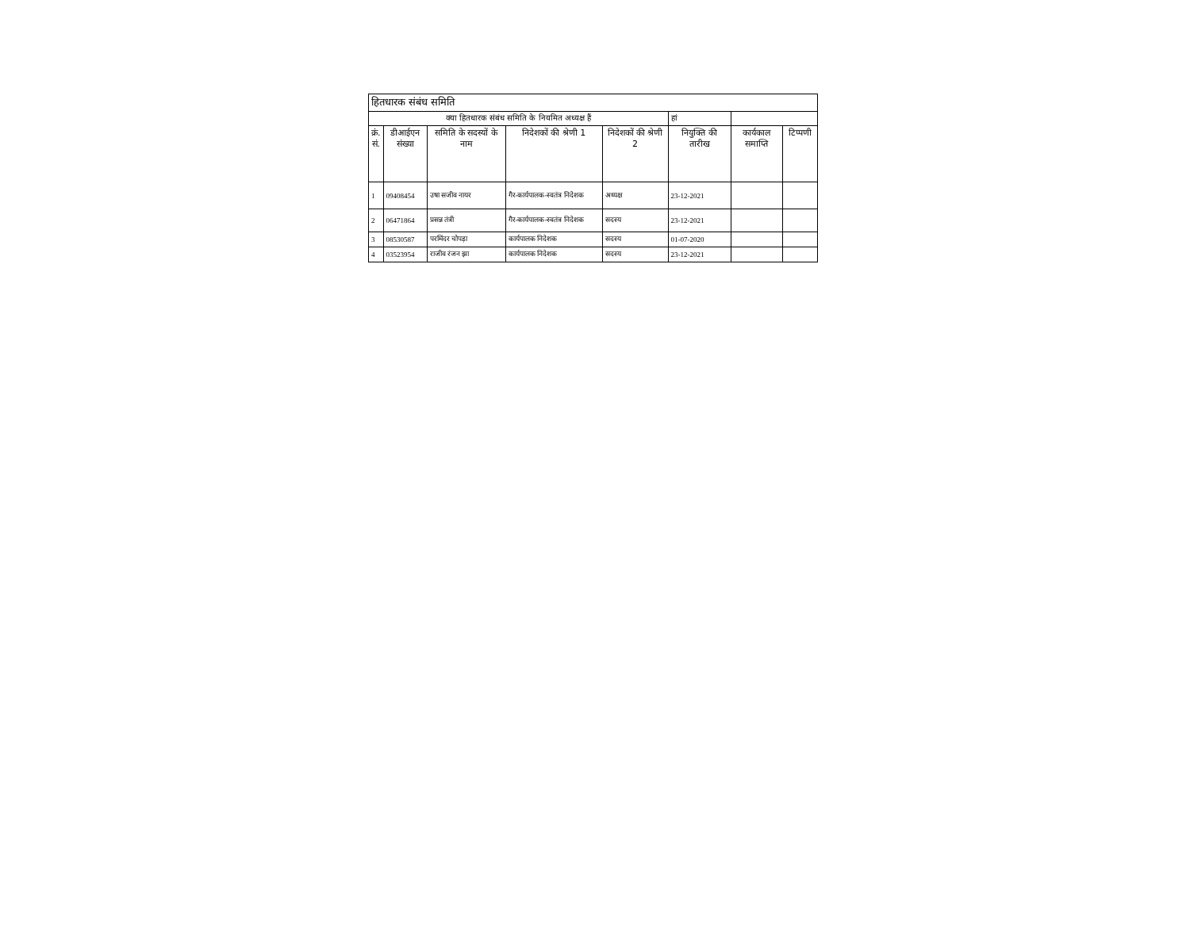| हितधारक संबंध समिति | | | | | | | |
| क्या हितधारक संबंध समिति के नियमित अध्यक्ष हैं | | | | | हां | | |
| क्रं. सं. | डीआईएन संख्या | समिति के सदस्यों के नाम | निदेशकों की श्रेणी 1 | निदेशकों की श्रेणी 2 | नियुक्ति की तारीख | कार्यकाल समाप्ति | टिप्पणी |
| 1 | 09408454 | उषा सजीव नायर | गैर-कार्यपालक-स्वतंत्र निदेशक | अध्यक्ष | 23-12-2021 | | |
| 2 | 06471864 | प्रसन्न तंत्री | गैर-कार्यपालक-स्वतंत्र निदेशक | सदस्य | 23-12-2021 | | |
| 3 | 08530587 | परमिंदर चोपड़ा | कार्यपालक निदेशक | सदस्य | 01-07-2020 | | |
| 4 | 03523954 | राजीव रंजन झा | कार्यपालक निदेशक | सदस्य | 23-12-2021 | | |